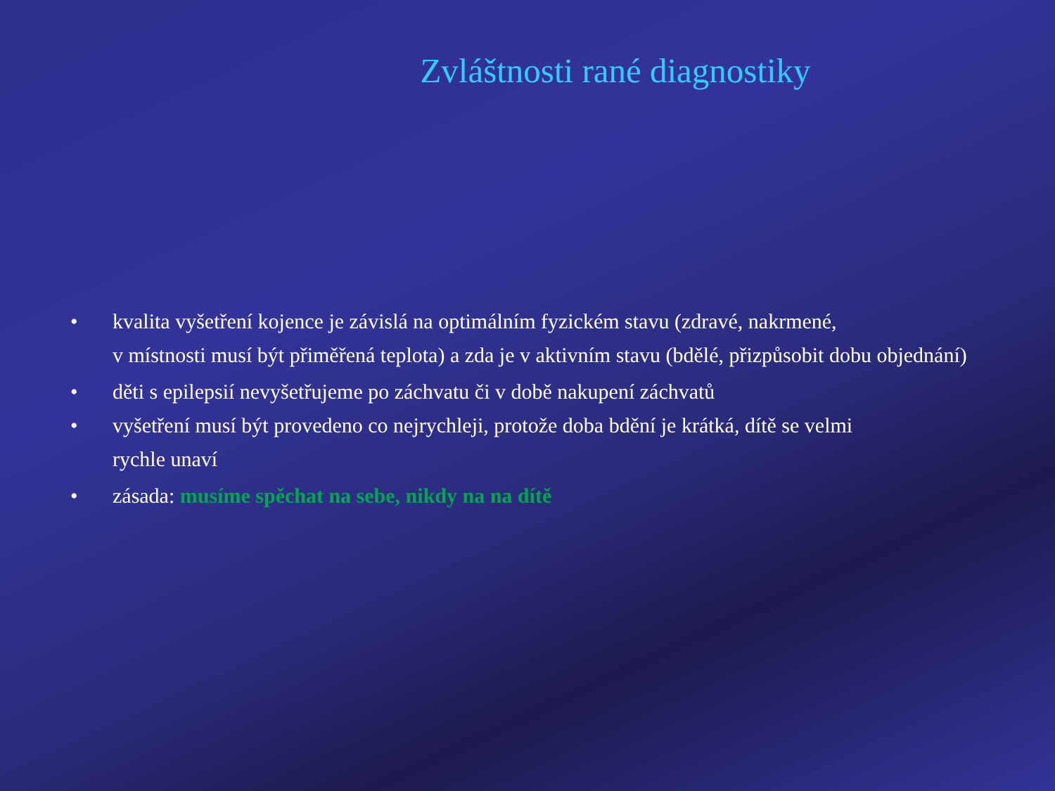Zvláštnosti rané diagnostiky
• kvalita vyšetření kojence je závislá na optimálním fyzickém stavu (zdravé, nakrmené,
v místnosti musí být přiměřená teplota) a zda je v aktivním stavu (bdělé, přizpůsobit dobu objednání)
• děti s epilepsií nevyšetřujeme po záchvatu či v době nakupení záchvatů
• vyšetření musí být provedeno co nejrychleji, protože doba bdění je krátká, dítě se velmi
rychle unaví
• zásada: musíme spěchat na sebe, nikdy na na dítě